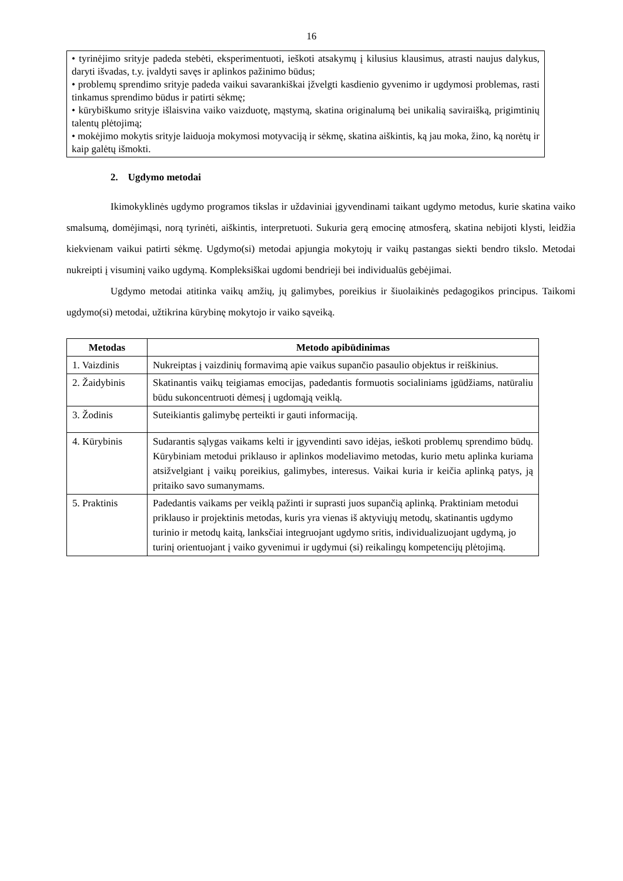16
• tyrinėjimo srityje padeda stebėti, eksperimentuoti, ieškoti atsakymų į kilusius klausimus, atrasti naujus dalykus, daryti išvadas, t.y. įvaldyti savęs ir aplinkos pažinimo būdus;
• problemų sprendimo srityje padeda vaikui savarankiškai įžvelgti kasdienio gyvenimo ir ugdymosi problemas, rasti tinkamus sprendimo būdus ir patirti sėkmę;
• kūrybiškumo srityje išlaisvina vaiko vaizduotę, mąstymą, skatina originalumą bei unikalią saviraišką, prigimtinių talentų plėtojimą;
• mokėjimo mokytis srityje laiduoja mokymosi motyvaciją ir sėkmę, skatina aiškintis, ką jau moka, žino, ką norėtų ir kaip galėtų išmokti.
2. Ugdymo metodai
Ikimokyklinės ugdymo programos tikslas ir uždaviniai įgyvendinami taikant ugdymo metodus, kurie skatina vaiko smalsumą, domėjimąsi, norą tyrinėti, aiškintis, interpretuoti. Sukuria gerą emocinę atmosferą, skatina nebijoti klysti, leidžia kiekvienam vaikui patirti sėkmę. Ugdymo(si) metodai apjungia mokytojų ir vaikų pastangas siekti bendro tikslo. Metodai nukreipti į visuminį vaiko ugdymą. Kompleksiškai ugdomi bendrieji bei individualūs gebėjimai.
Ugdymo metodai atitinka vaikų amžių, jų galimybes, poreikius ir šiuolaikinės pedagogikos principus. Taikomi ugdymo(si) metodai, užtikrina kūrybinę mokytojo ir vaiko sąveiką.
| Metodas | Metodo apibūdinimas |
| --- | --- |
| 1. Vaizdinis | Nukreiptas į vaizdinių formavimą apie vaikus supančio pasaulio objektus ir reiškinius. |
| 2. Žaidybinis | Skatinantis vaikų teigiamas emocijas, padedantis formuotis socialiniams įgūdžiams, natūraliu būdu sukoncentruoti dėmesį į ugdomąją veiklą. |
| 3. Žodinis | Suteikiantis galimybę perteikti ir gauti informaciją. |
| 4. Kūrybinis | Sudarantis sąlygas vaikams kelti ir įgyvendinti savo idėjas, ieškoti problemų sprendimo būdų. Kūrybiniam metodui priklauso ir aplinkos modeliavimo metodas, kurio metu aplinka kuriama atsižvelgiant į vaikų poreikius, galimybes, interesus. Vaikai kuria ir keičia aplinką patys, ją pritaiko savo sumanymams. |
| 5. Praktinis | Padedantis vaikams per veiklą pažinti ir suprasti juos supančią aplinką. Praktiniam metodui priklauso ir projektinis metodas, kuris yra vienas iš aktyviųjų metodų, skatinantis ugdymo turinio ir metodų kaitą, lanksčiai integruojant ugdymo sritis, individualizuojant ugdymą, jo turinį orientuojant į vaiko gyvenimui ir ugdymui (si) reikalingų kompetencijų plėtojimą. |